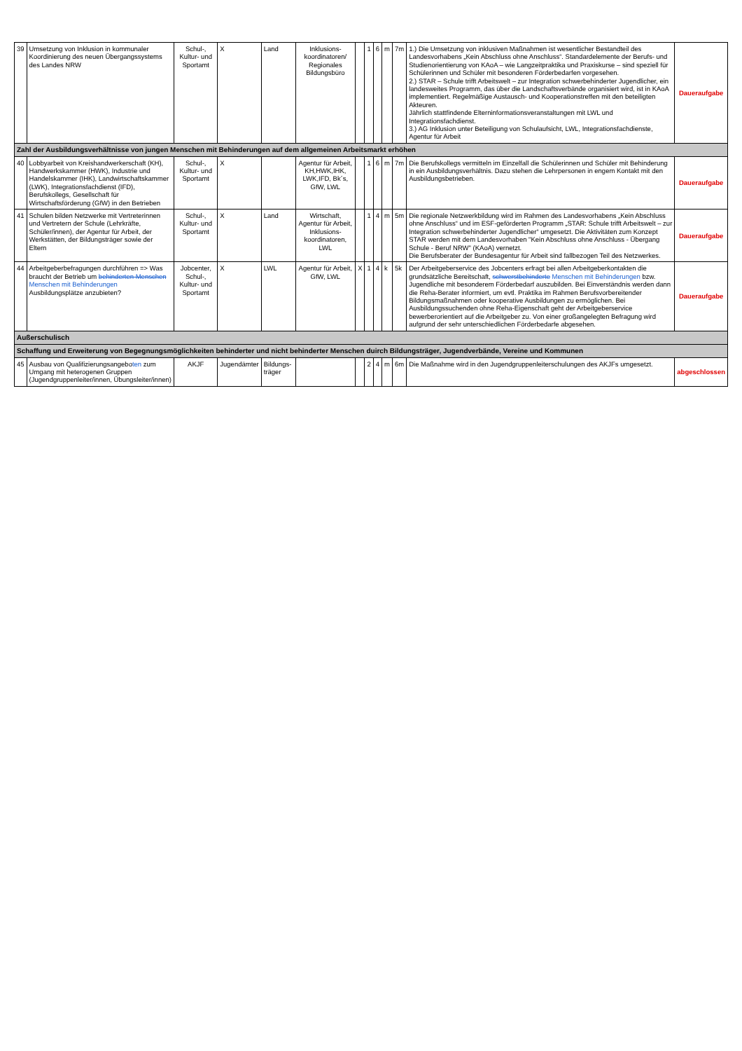| 39 | Umsetzung von Inklusion in kommunaler Koordinierung des neuen Übergangssystems des Landes NRW | Schul-, Kultur- und Sportamt | X | Land | Inklusions-koordinatoren/ Regionales Bildungsbüro | | 1 | 6 | m | 7m | 1.) Die Umsetzung von inklusiven Maßnahmen ist wesentlicher Bestandteil des Landesvorhabens „Kein Abschluss ohne Anschluss“. Standardelemente der Berufs- und Studienorientierung von KAoA – wie Langzeitpraktika und Praxiskurse – sind speziell für Schülerinnen und Schüler mit besonderen Förderbedarfen vorgesehen. 2.) STAR – Schule trifft Arbeitswelt – zur Integration schwerbehinderter Jugendlicher, ein landesweites Programm, das über die Landschaftsverbände organisiert wird, ist in KAoA implementiert. Regelmäßige Austausch- und Kooperationstreffen mit den beteiligten Akteuren. Jährlich stattfindende Elterninformationsveranstaltungen mit LWL und Integrationsfachdienst. 3.) AG Inklusion unter Beteiligung von Schulaufsicht, LWL, Integrationsfachdienste, Agentur für Arbeit | Daueraufgabe |
| Zahl der Ausbildungsverhältnisse von jungen Menschen mit Behinderungen auf dem allgemeinen Arbeitsmarkt erhöhen | | | | | | | | | | | | |
| 40 | Lobbyarbeit von Kreishandwerkerschaft (KH), Handwerkskammer (HWK), Industrie und Handelskammer (IHK), Landwirtschaftskammer (LWK), Integrationsfachdienst (IFD), Berufskollegs, Gesellschaft für Wirtschaftsförderung (GfW) in den Betrieben | Schul-, Kultur- und Sportamt | X | | Agentur für Arbeit, KH,HWK,IHK, LWK,IFD, Bk´s, GfW, LWL | | 1 | 6 | m | 7m | Die Berufskollegs vermitteln im Einzelfall die Schülerinnen und Schüler mit Behinderung in ein Ausbildungsverhältnis. Dazu stehen die Lehrpersonen in engem Kontakt mit den Ausbildungsbetrieben. | Daueraufgabe |
| 41 | Schulen bilden Netzwerke mit Vertreterinnen und Vertretern der Schule (Lehrkräfte, Schüler/innen), der Agentur für Arbeit, der Werkstätten, der Bildungsträger sowie der Eltern | Schul-, Kultur- und Sportamt | X | Land | Wirtschaft, Agentur für Arbeit, Inklusions-koordinatoren, LWL | | 1 | 4 | m | 5m | Die regionale Netzwerkbildung wird im Rahmen des Landesvorhabens „Kein Abschluss ohne Anschluss“ und im ESF-geförderten Programm „STAR: Schule trifft Arbeitswelt – zur Integration schwerbehinderter Jugendlicher“ umgesetzt. Die Aktivitäten zum Konzept STAR werden mit dem Landesvorhaben "Kein Abschluss ohne Anschluss - Übergang Schule - Beruf NRW" (KAoA) vernetzt. Die Berufsberater der Bundesagentur für Arbeit sind fallbezogen Teil des Netzwerkes. | Daueraufgabe |
| 44 | Arbeitgeberbefragungen durchführen => Was braucht der Betrieb um behinderten Menschen Menschen mit Behinderungen Ausbildungsplätze anzubieten? | Jobcenter, Schul-, Kultur- und Sportamt | X | LWL | Agentur für Arbeit, GfW, LWL | X | 1 | 4 | k | 5k | Der Arbeitgeberservice des Jobcenters erfragt bei allen Arbeitgeberkontakten die grundsätzliche Bereitschaft, schwerstbehinderte Menschen mit Behinderungen bzw. Jugendliche mit besonderem Förderbedarf auszubilden. Bei Einverständnis werden dann die Reha-Berater informiert, um evtl. Praktika im Rahmen Berufsvorbereitender Bildungsmaßnahmen oder kooperative Ausbildungen zu ermöglichen. Bei Ausbildungssuchenden ohne Reha-Eigenschaft geht der Arbeitgeberservice bewerberorientiert auf die Arbeitgeber zu. Von einer großangelegten Befragung wird aufgrund der sehr unterschiedlichen Förderbedarfe abgesehen. | Daueraufgabe |
| Außerschulisch | | | | | | | | | | | | |
| Schaffung und Erweiterung von Begegnungsmöglichkeiten behinderter und nicht behinderter Menschen duirch Bildungsträger, Jugendverbände, Vereine und Kommunen | | | | | | | | | | | | |
| 45 | Ausbau von Qualifizierungsangebo ten zum Umgang mit heterogenen Gruppen (Jugendgruppenleiter/innen, Übungsleiter/innen) | AKJF | Jugendämter | Bildungs-träger | | | 2 | 4 | m | 6m | Die Maßnahme wird in den Jugendgruppenleiterschulungen des AKJFs umgesetzt. | abgeschlossen |